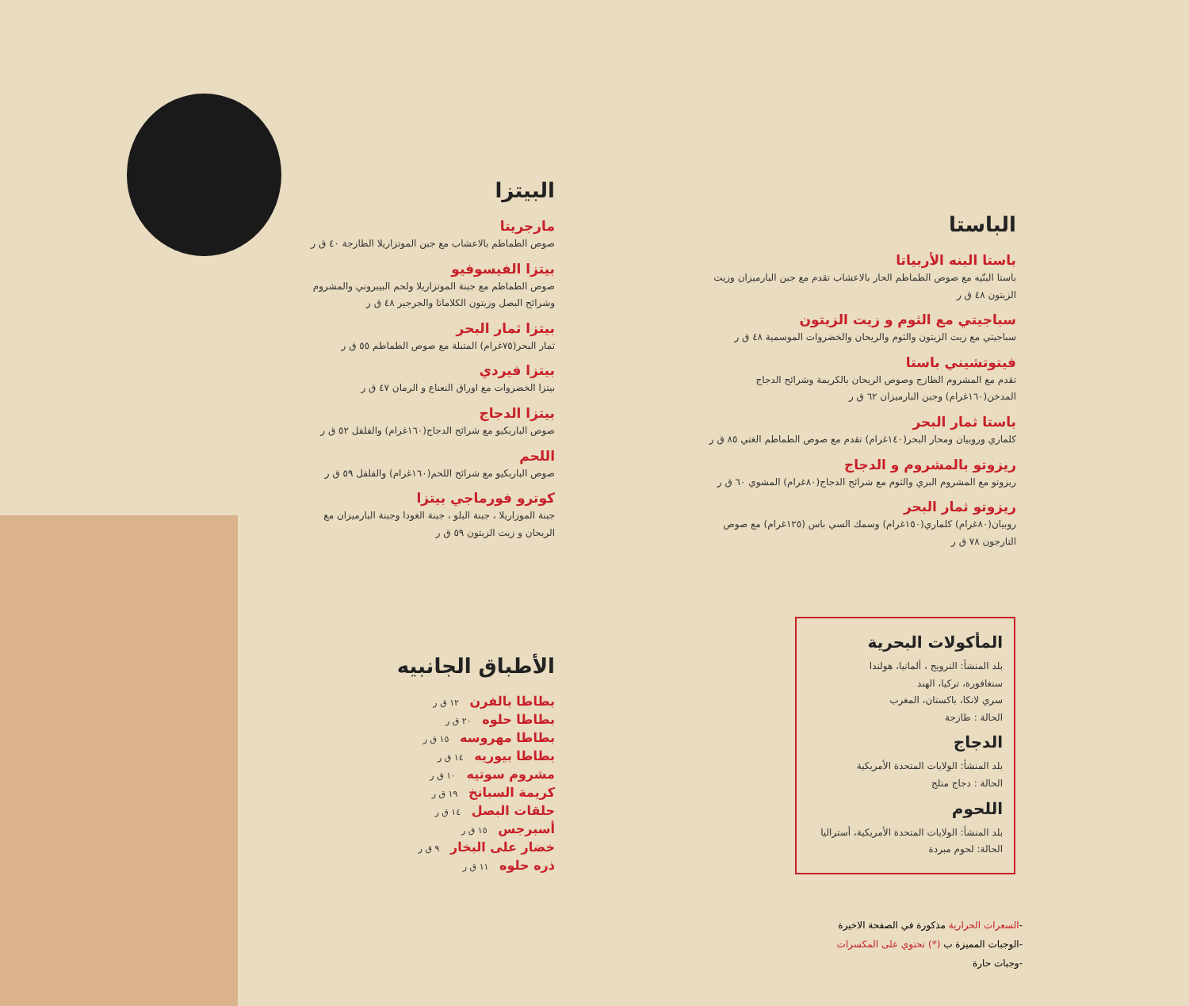البيتزا
مارجريتا
صوص الطماطم بالاعشاب مع جبن الموتزاريلا الطازجة ٤٠ ق ر
بيتزا الفيسوفيو
صوص الطماطم مع جبنة الموتزاريلا ولحم البيبروني والمشروم وشرائح البصل وزيتون الكلاماتا والجرجير ٤٨ ق ر
بيتزا ثمار البحر
ثمار البحر(٧٥غرام) المتبلة مع صوص الطماطم ٥٥ ق ر
بيتزا فيردي
بيتزا الخضروات مع اوراق النعناع و الرمان ٤٧ ق ر
بيتزا الدجاج
صوص الباربكيو مع شرائح الدجاج(١٦٠غرام) والفلفل ٥٢ ق ر
اللحم
صوص الباربكيو مع شرائح اللحم(١٦٠غرام) والفلفل ٥٩ ق ر
كوترو فورماجي بيتزا
جبنة الموزاريلا ، جبنة البلو ، جبنة الغودا وجبنة البارميزان مع الريحان و زيت الزيتون ٥٩ ق ر
الباستا
باستا البنه الأربياتا
باستا البنّيه مع صوص الطماطم الحار بالاعشاب تقدم مع جبن البارميزان وزيت الزيتون ٤٨ ق ر
سباجيتي مع الثوم و زيت الزيتون
سباجيتي مع زيت الزيتون والثوم والريحان والخضروات الموسمية ٤٨ ق ر
فيتوتشيني باستا
تقدم مع المشروم الطازج وصوص الريحان بالكريمة وشرائح الدجاج المدخن(١٦٠غرام) وجبن البارميزان ٦٢ ق ر
باستا ثمار البحر
كلماري وروبيان ومحار البحر(١٤٠غرام) تقدم مع صوص الطماطم الغني ٨٥ ق ر
ريزوتو بالمشروم و الدجاج
ريزوتو مع المشروم البري والثوم مع شرائح الدجاج(٨٠غرام) المشوي ٦٠ ق ر
ريزوتو ثمار البحر
روبيان(٨٠غرام) كلماري(١٥٠غرام) وسمك السي باس (١٢٥غرام) مع صوص التارجون ٧٨ ق ر
الأطباق الجانبيه
بطاطا بالفرن ١٢ ق ر
بطاطا حلوه ٢٠ ق ر
بطاطا مهروسه ١٥ ق ر
بطاطا بيوريه ١٤ ق ر
مشروم سوتيه ١٠ ق ر
كريمة السبانخ ١٩ ق ر
حلقات البصل ١٤ ق ر
أسبرجس ١٥ ق ر
خضار على البخار ٩ ق ر
ذره حلوه ١١ ق ر
المأكولات البحرية
بلد المنشأ: النرويج ، ألمانيا، هولندا
سنغافورة، تركيا، الهند
سري لانكا، باكستان، المغرب
الحالة : طازجة
الدجاج
بلد المنشأ: الولايات المتحدة الأمريكية
الحالة : دجاج متلج
اللحوم
بلد المنشأ: الولايات المتحدة الأمريكية، أستراليا
الحالة: لحوم مبردة
-السعرات الحرارية مذكورة في الصفحة الاخيرة
-الوجبات المميزة ب (*) تحتوي على المكسرات
-وجبات حارة